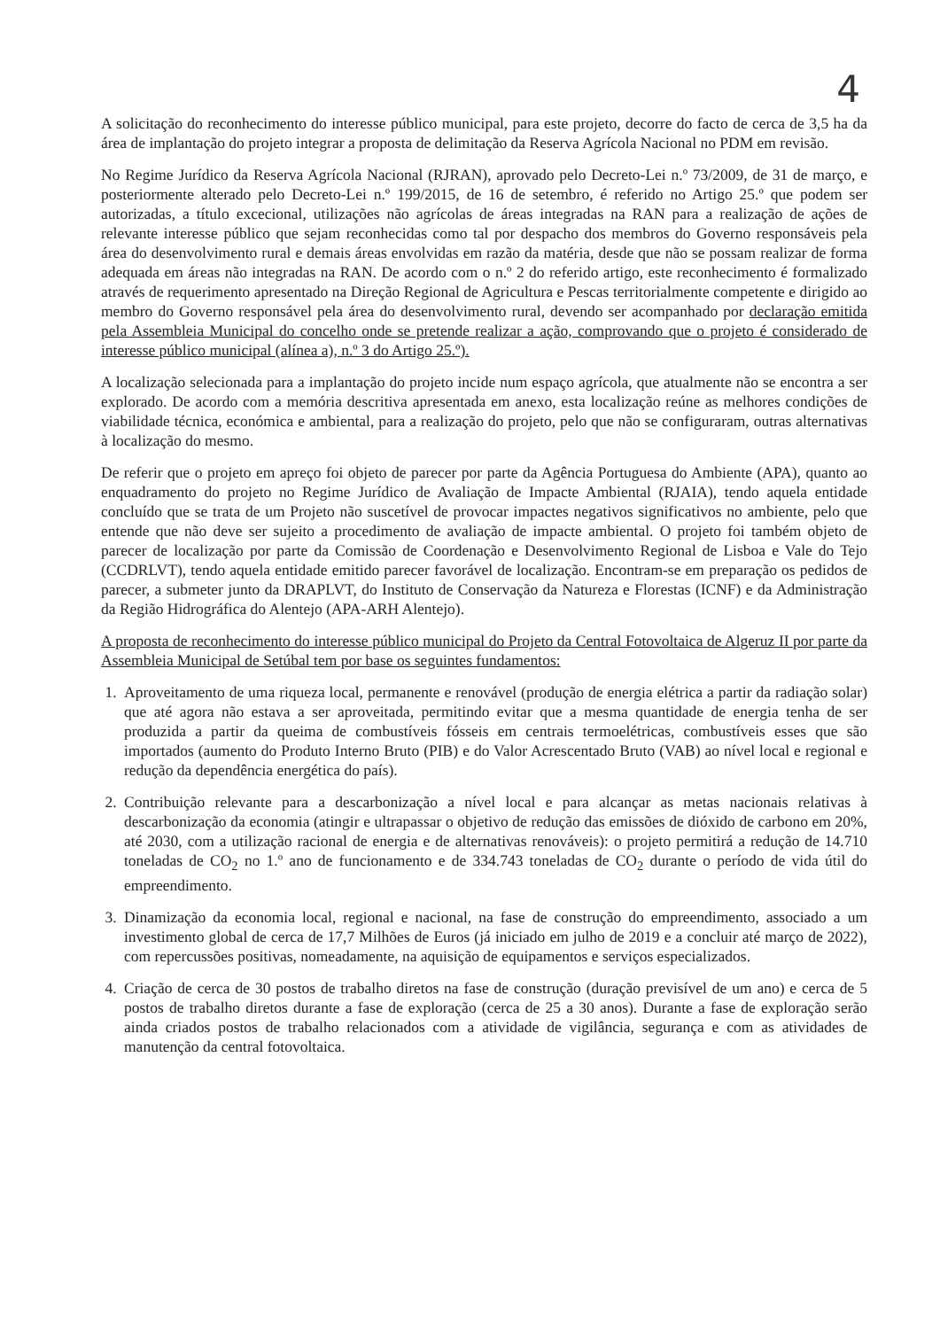4
A solicitação do reconhecimento do interesse público municipal, para este projeto, decorre do facto de cerca de 3,5 ha da área de implantação do projeto integrar a proposta de delimitação da Reserva Agrícola Nacional no PDM em revisão.
No Regime Jurídico da Reserva Agrícola Nacional (RJRAN), aprovado pelo Decreto-Lei n.º 73/2009, de 31 de março, e posteriormente alterado pelo Decreto-Lei n.º 199/2015, de 16 de setembro, é referido no Artigo 25.º que podem ser autorizadas, a título excecional, utilizações não agrícolas de áreas integradas na RAN para a realização de ações de relevante interesse público que sejam reconhecidas como tal por despacho dos membros do Governo responsáveis pela área do desenvolvimento rural e demais áreas envolvidas em razão da matéria, desde que não se possam realizar de forma adequada em áreas não integradas na RAN. De acordo com o n.º 2 do referido artigo, este reconhecimento é formalizado através de requerimento apresentado na Direção Regional de Agricultura e Pescas territorialmente competente e dirigido ao membro do Governo responsável pela área do desenvolvimento rural, devendo ser acompanhado por declaração emitida pela Assembleia Municipal do concelho onde se pretende realizar a ação, comprovando que o projeto é considerado de interesse público municipal (alínea a), n.º 3 do Artigo 25.º).
A localização selecionada para a implantação do projeto incide num espaço agrícola, que atualmente não se encontra a ser explorado. De acordo com a memória descritiva apresentada em anexo, esta localização reúne as melhores condições de viabilidade técnica, económica e ambiental, para a realização do projeto, pelo que não se configuraram, outras alternativas à localização do mesmo.
De referir que o projeto em apreço foi objeto de parecer por parte da Agência Portuguesa do Ambiente (APA), quanto ao enquadramento do projeto no Regime Jurídico de Avaliação de Impacte Ambiental (RJAIA), tendo aquela entidade concluído que se trata de um Projeto não suscetível de provocar impactes negativos significativos no ambiente, pelo que entende que não deve ser sujeito a procedimento de avaliação de impacte ambiental. O projeto foi também objeto de parecer de localização por parte da Comissão de Coordenação e Desenvolvimento Regional de Lisboa e Vale do Tejo (CCDRLVT), tendo aquela entidade emitido parecer favorável de localização. Encontram-se em preparação os pedidos de parecer, a submeter junto da DRAPLVT, do Instituto de Conservação da Natureza e Florestas (ICNF) e da Administração da Região Hidrográfica do Alentejo (APA-ARH Alentejo).
A proposta de reconhecimento do interesse público municipal do Projeto da Central Fotovoltaica de Algeruz II por parte da Assembleia Municipal de Setúbal tem por base os seguintes fundamentos:
1. Aproveitamento de uma riqueza local, permanente e renovável (produção de energia elétrica a partir da radiação solar) que até agora não estava a ser aproveitada, permitindo evitar que a mesma quantidade de energia tenha de ser produzida a partir da queima de combustíveis fósseis em centrais termoelétricas, combustíveis esses que são importados (aumento do Produto Interno Bruto (PIB) e do Valor Acrescentado Bruto (VAB) ao nível local e regional e redução da dependência energética do país).
2. Contribuição relevante para a descarbonização a nível local e para alcançar as metas nacionais relativas à descarbonização da economia (atingir e ultrapassar o objetivo de redução das emissões de dióxido de carbono em 20%, até 2030, com a utilização racional de energia e de alternativas renováveis): o projeto permitirá a redução de 14.710 toneladas de CO<sub>2</sub> no 1.º ano de funcionamento e de 334.743 toneladas de CO<sub>2</sub> durante o período de vida útil do empreendimento.
3. Dinamização da economia local, regional e nacional, na fase de construção do empreendimento, associado a um investimento global de cerca de 17,7 Milhões de Euros (já iniciado em julho de 2019 e a concluir até março de 2022), com repercussões positivas, nomeadamente, na aquisição de equipamentos e serviços especializados.
4. Criação de cerca de 30 postos de trabalho diretos na fase de construção (duração previsível de um ano) e cerca de 5 postos de trabalho diretos durante a fase de exploração (cerca de 25 a 30 anos). Durante a fase de exploração serão ainda criados postos de trabalho relacionados com a atividade de vigilância, segurança e com as atividades de manutenção da central fotovoltaica.